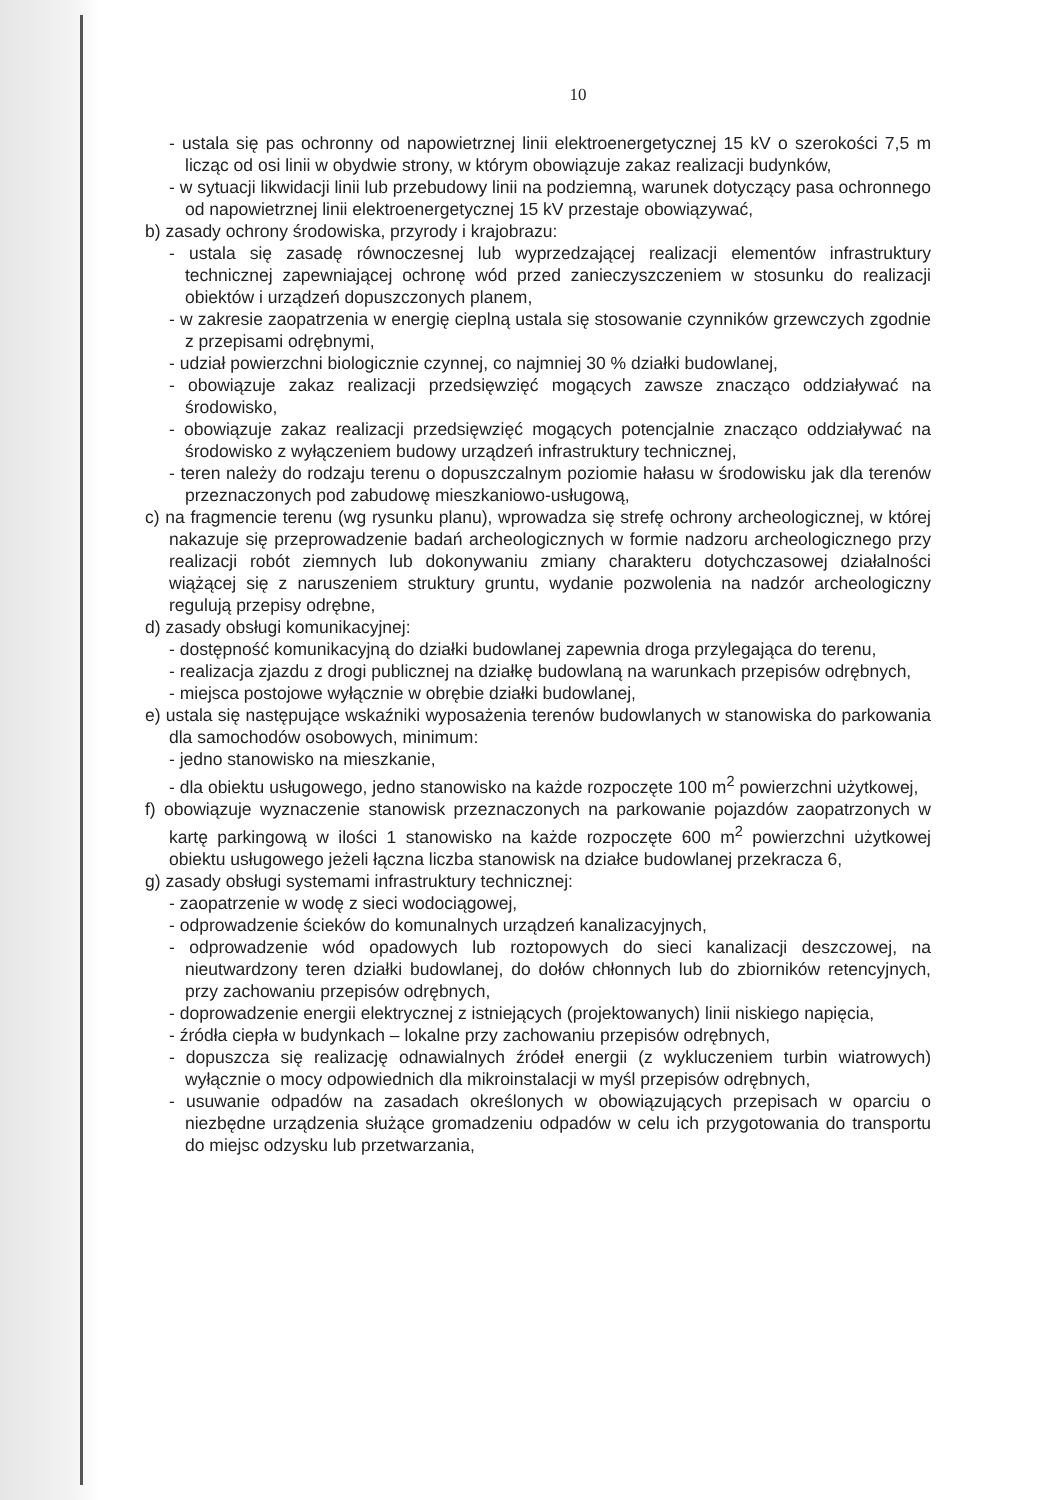10
- ustala się pas ochronny od napowietrznej linii elektroenergetycznej 15 kV o szerokości 7,5 m licząc od osi linii w obydwie strony, w którym obowiązuje zakaz realizacji budynków,
- w sytuacji likwidacji linii lub przebudowy linii na podziemną, warunek dotyczący pasa ochronnego od napowietrznej linii elektroenergetycznej 15 kV przestaje obowiązywać,
b) zasady ochrony środowiska, przyrody i krajobrazu:
- ustala się zasadę równoczesnej lub wyprzedzającej realizacji elementów infrastruktury technicznej zapewniającej ochronę wód przed zanieczyszczeniem w stosunku do realizacji obiektów i urządzeń dopuszczonych planem,
- w zakresie zaopatrzenia w energię cieplną ustala się stosowanie czynników grzewczych zgodnie z przepisami odrębnymi,
- udział powierzchni biologicznie czynnej, co najmniej 30 % działki budowlanej,
- obowiązuje zakaz realizacji przedsięwzięć mogących zawsze znacząco oddziaływać na środowisko,
- obowiązuje zakaz realizacji przedsięwzięć mogących potencjalnie znacząco oddziaływać na środowisko z wyłączeniem budowy urządzeń infrastruktury technicznej,
- teren należy do rodzaju terenu o dopuszczalnym poziomie hałasu w środowisku jak dla terenów przeznaczonych pod zabudowę mieszkaniowo-usługową,
c) na fragmencie terenu (wg rysunku planu), wprowadza się strefę ochrony archeologicznej, w której nakazuje się przeprowadzenie badań archeologicznych w formie nadzoru archeologicznego przy realizacji robót ziemnych lub dokonywaniu zmiany charakteru dotychczasowej działalności wiążącej się z naruszeniem struktury gruntu, wydanie pozwolenia na nadzór archeologiczny regulują przepisy odrębne,
d) zasady obsługi komunikacyjnej:
- dostępność komunikacyjną do działki budowlanej zapewnia droga przylegająca do terenu,
- realizacja zjazdu z drogi publicznej na działkę budowlaną na warunkach przepisów odrębnych,
- miejsca postojowe wyłącznie w obrębie działki budowlanej,
e) ustala się następujące wskaźniki wyposażenia terenów budowlanych w stanowiska do parkowania dla samochodów osobowych, minimum:
- jedno stanowisko na mieszkanie,
- dla obiektu usługowego, jedno stanowisko na każde rozpoczęte 100 m<sup>2</sup> powierzchni użytkowej,
f) obowiązuje wyznaczenie stanowisk przeznaczonych na parkowanie pojazdów zaopatrzonych w kartę parkingową w ilości 1 stanowisko na każde rozpoczęte 600 m<sup>2</sup> powierzchni użytkowej obiektu usługowego jeżeli łączna liczba stanowisk na działce budowlanej przekracza 6,
g) zasady obsługi systemami infrastruktury technicznej:
- zaopatrzenie w wodę z sieci wodociągowej,
- odprowadzenie ścieków do komunalnych urządzeń kanalizacyjnych,
- odprowadzenie wód opadowych lub roztopowych do sieci kanalizacji deszczowej, na nieutwardzony teren działki budowlanej, do dołów chłonnych lub do zbiorników retencyjnych, przy zachowaniu przepisów odrębnych,
- doprowadzenie energii elektrycznej z istniejących (projektowanych) linii niskiego napięcia,
- źródła ciepła w budynkach – lokalne przy zachowaniu przepisów odrębnych,
- dopuszcza się realizację odnawialnych źródeł energii (z wykluczeniem turbin wiatrowych) wyłącznie o mocy odpowiednich dla mikroinstalacji w myśl przepisów odrębnych,
- usuwanie odpadów na zasadach określonych w obowiązujących przepisach w oparciu o niezbędne urządzenia służące gromadzeniu odpadów w celu ich przygotowania do transportu do miejsc odzysku lub przetwarzania,